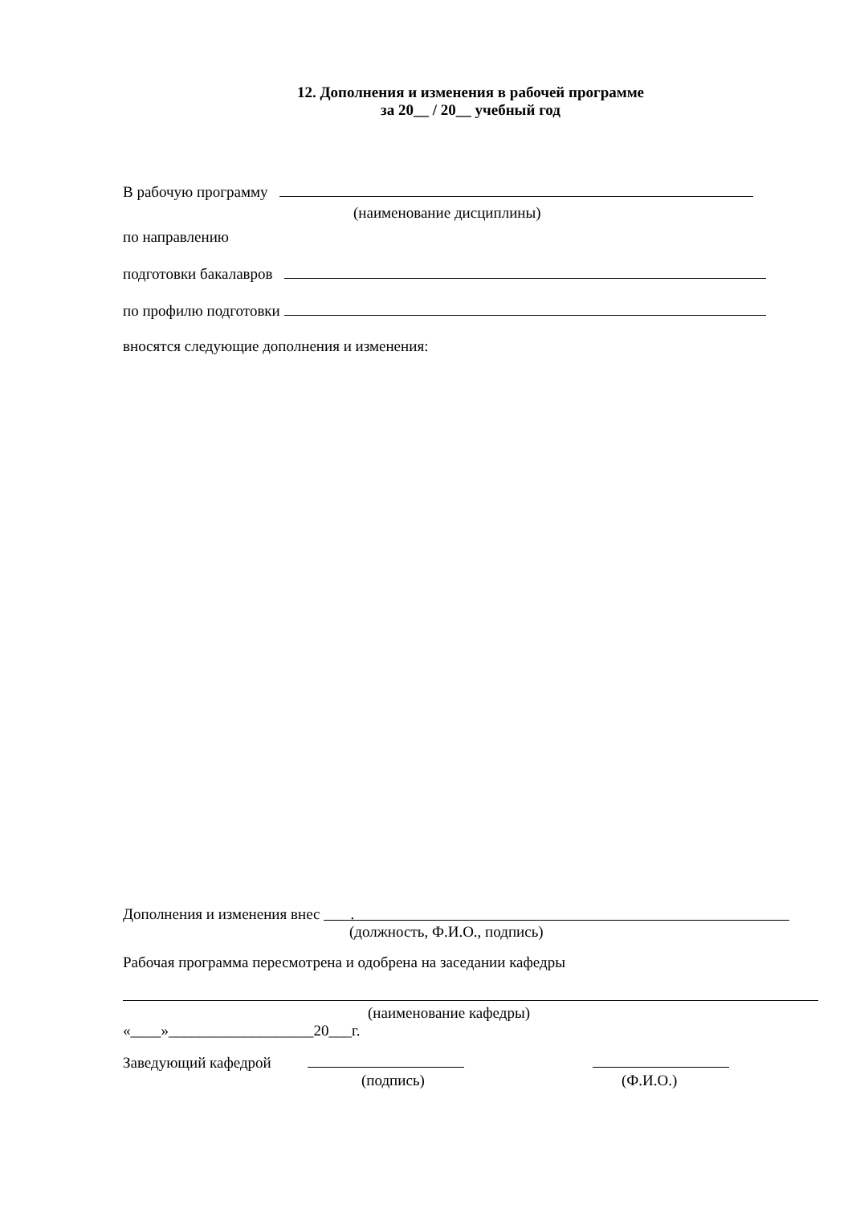12. Дополнения и изменения в рабочей программе
за 20__ / 20__ учебный год
В рабочую программу
(наименование дисциплины)
по направлению
подготовки бакалавров
по профилю подготовки
вносятся следующие дополнения и изменения:
Дополнения и изменения внес .
(должность, Ф.И.О., подпись)
Рабочая программа пересмотрена и одобрена на заседании кафедры
(наименование кафедры)
«____»___________________20___г.
Заведующий кафедрой
(подпись) (Ф.И.О.)